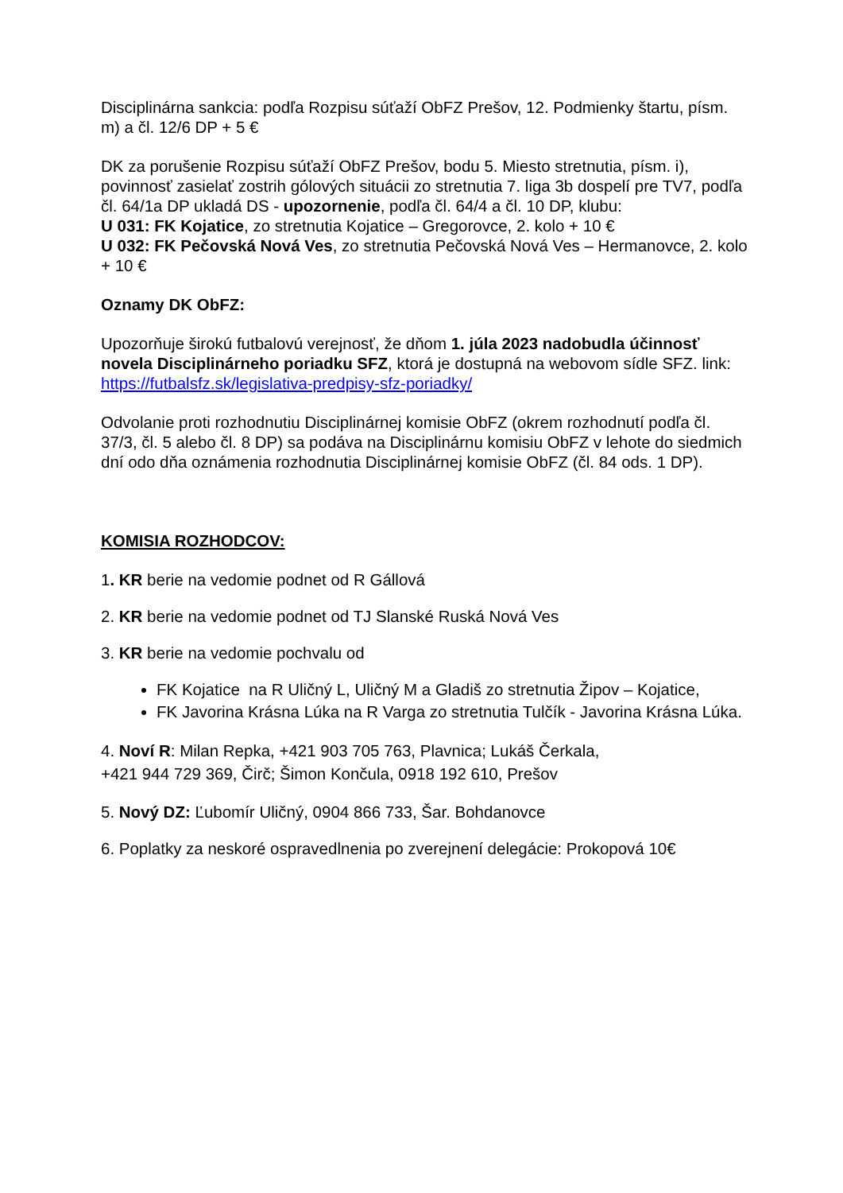Disciplinárna sankcia: podľa Rozpisu súťaží ObFZ Prešov, 12. Podmienky štartu, písm. m) a čl. 12/6 DP + 5 €
DK za porušenie Rozpisu súťaží ObFZ Prešov, bodu 5. Miesto stretnutia, písm. i), povinnosť zasielať zostrih gólových situácii zo stretnutia 7. liga 3b dospelí pre TV7, podľa čl. 64/1a DP ukladá DS - upozornenie, podľa čl. 64/4 a čl. 10 DP, klubu:
U 031: FK Kojatice, zo stretnutia Kojatice – Gregorovce, 2. kolo + 10 €
U 032: FK Pečovská Nová Ves, zo stretnutia Pečovská Nová Ves – Hermanovce, 2. kolo + 10 €
Oznamy DK ObFZ:
Upozorňuje širokú futbalovú verejnosť, že dňom 1. júla 2023 nadobudla účinnosť novela Disciplinárneho poriadku SFZ, ktorá je dostupná na webovom sídle SFZ. link: https://futbalsfz.sk/legislativa-predpisy-sfz-poriadky/
Odvolanie proti rozhodnutiu Disciplinárnej komisie ObFZ (okrem rozhodnutí podľa čl. 37/3, čl. 5 alebo čl. 8 DP) sa podáva na Disciplinárnu komisiu ObFZ v lehote do siedmich dní odo dňa oznámenia rozhodnutia Disciplinárnej komisie ObFZ (čl. 84 ods. 1 DP).
KOMISIA ROZHODCOV:
1. KR berie na vedomie podnet od R Gállová
2. KR berie na vedomie podnet od TJ Slanské Ruská Nová Ves
3. KR berie na vedomie pochvalu od
FK Kojatice na R Uličný L, Uličný M a Gladiš zo stretnutia Žipov – Kojatice,
FK Javorina Krásna Lúka na R Varga zo stretnutia Tulčík - Javorina Krásna Lúka.
4. Noví R: Milan Repka, +421 903 705 763, Plavnica; Lukáš Čerkala,
+421 944 729 369, Čirč; Šimon Končula, 0918 192 610, Prešov
5. Nový DZ: Ľubomír Uličný, 0904 866 733, Šar. Bohdanovce
6. Poplatky za neskoré ospravedlnenia po zverejnení delegácie: Prokopová 10€